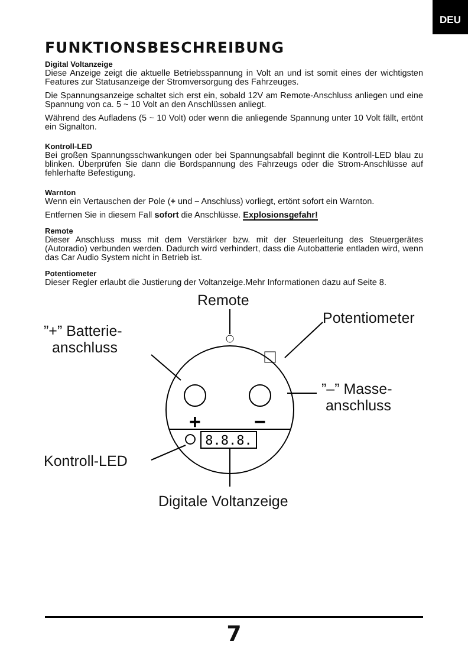DEU
FUNKTIONSBESCHREIBUNG
Digital Voltanzeige
Diese Anzeige zeigt die aktuelle Betriebsspannung in Volt an und ist somit eines der wichtigsten Features zur Statusanzeige der Stromversorgung des Fahrzeuges.
Die Spannungsanzeige schaltet sich erst ein, sobald 12V am Remote-Anschluss anliegen und eine Spannung von ca. 5 ~ 10 Volt an den Anschlüssen anliegt.
Während des Aufladens (5 ~ 10 Volt) oder wenn die anliegende Spannung unter 10 Volt fällt, ertönt ein Signalton.
Kontroll-LED
Bei großen Spannungsschwankungen oder bei Spannungsabfall beginnt die Kontroll-LED blau zu blinken. Überprüfen Sie dann die Bordspannung des Fahrzeugs oder die Strom-Anschlüsse auf fehlerhafte Befestigung.
Warnton
Wenn ein Vertauschen der Pole (+ und – Anschluss) vorliegt, ertönt sofort ein Warnton.
Entfernen Sie in diesem Fall sofort die Anschlüsse. Explosionsgefahr!
Remote
Dieser Anschluss muss mit dem Verstärker bzw. mit der Steuerleitung des Steuergerätes (Autoradio) verbunden werden. Dadurch wird verhindert, dass die Autobatterie entladen wird, wenn das Car Audio System nicht in Betrieb ist.
Potentiometer
Dieser Regler erlaubt die Justierung der Voltanzeige.Mehr Informationen dazu auf Seite 8.
+
−
8.8.8.
Remote
Potentiometer
”+” Batterie-
anschluss
”–” Masse-
anschluss
Kontroll-LED
Digitale Voltanzeige
7